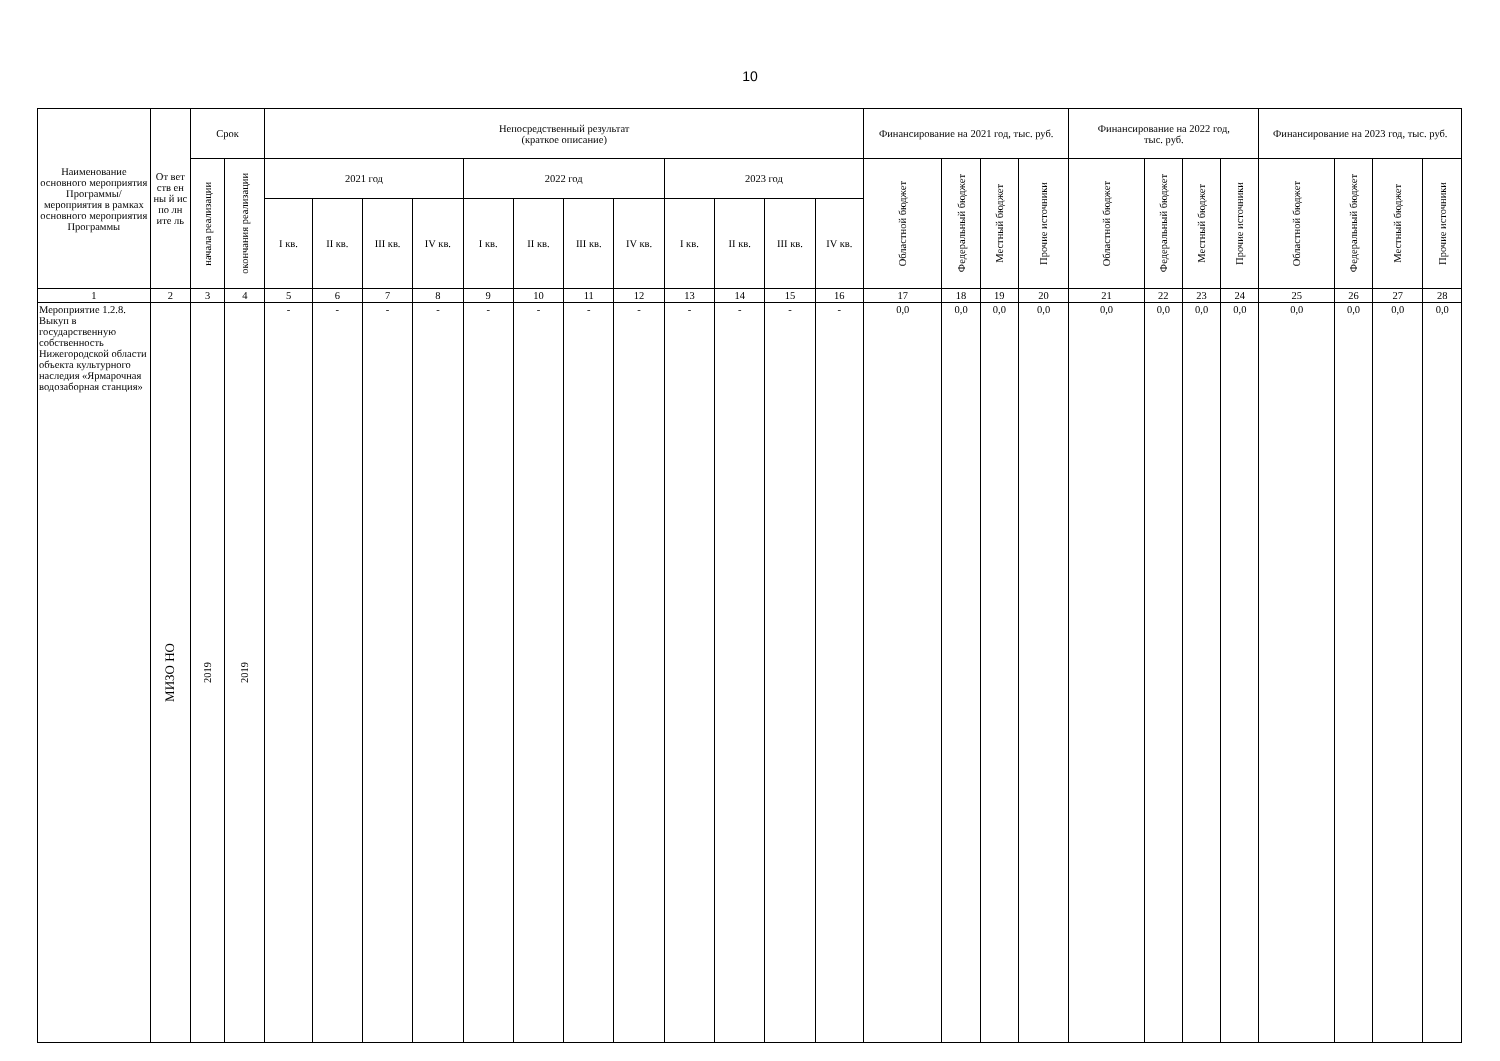10
| Наименование основного мероприятия Программы/ мероприятия в рамках основного мероприятия Программы | От вет ств ен ны й ис по лн ите ль | Срок | | Непосредственный результат (краткое описание) | | | | | | | | | | | | Финансирование на 2021 год, тыс. руб. | | | | Финансирование на 2022 год, тыс. руб. | | | | Финансирование на 2023 год, тыс. руб. | | | |
| --- | --- | --- | --- | --- | --- | --- | --- | --- | --- | --- | --- | --- | --- | --- | --- | --- | --- | --- | --- | --- | --- | --- | --- | --- | --- | --- | --- |
| | | начала реализации | окончания реализации | 2021 год | | | | 2022 год | | | | 2023 год | | | | Областной бюджет | Федеральный бюджет | Местный бюджет | Прочие источники | Областной бюджет | Федеральный бюджет | Местный бюджет | Прочие источники | Областной бюджет | Федеральный бюджет | Местный бюджет | Прочие источники |
| | | | | I кв. | II кв. | III кв. | IV кв. | I кв. | II кв. | III кв. | IV кв. | I кв. | II кв. | III кв. | IV кв. | | | | | | | | | | | | |
| 1 | 2 | 3 | 4 | 5 | 6 | 7 | 8 | 9 | 10 | 11 | 12 | 13 | 14 | 15 | 16 | 17 | 18 | 19 | 20 | 21 | 22 | 23 | 24 | 25 | 26 | 27 | 28 |
| Мероприятие 1.2.8. Выкуп в государственную собственность Нижегородской области объекта культурного наследия «Ярмарочная водозаборная станция» | МИЗО НО | 2019 | 2019 | - | - | - | - | - | - | - | - | - | - | - | - | 0,0 | 0,0 | 0,0 | 0,0 | 0,0 | 0,0 | 0,0 | 0,0 | 0,0 | 0,0 | 0,0 | 0,0 |